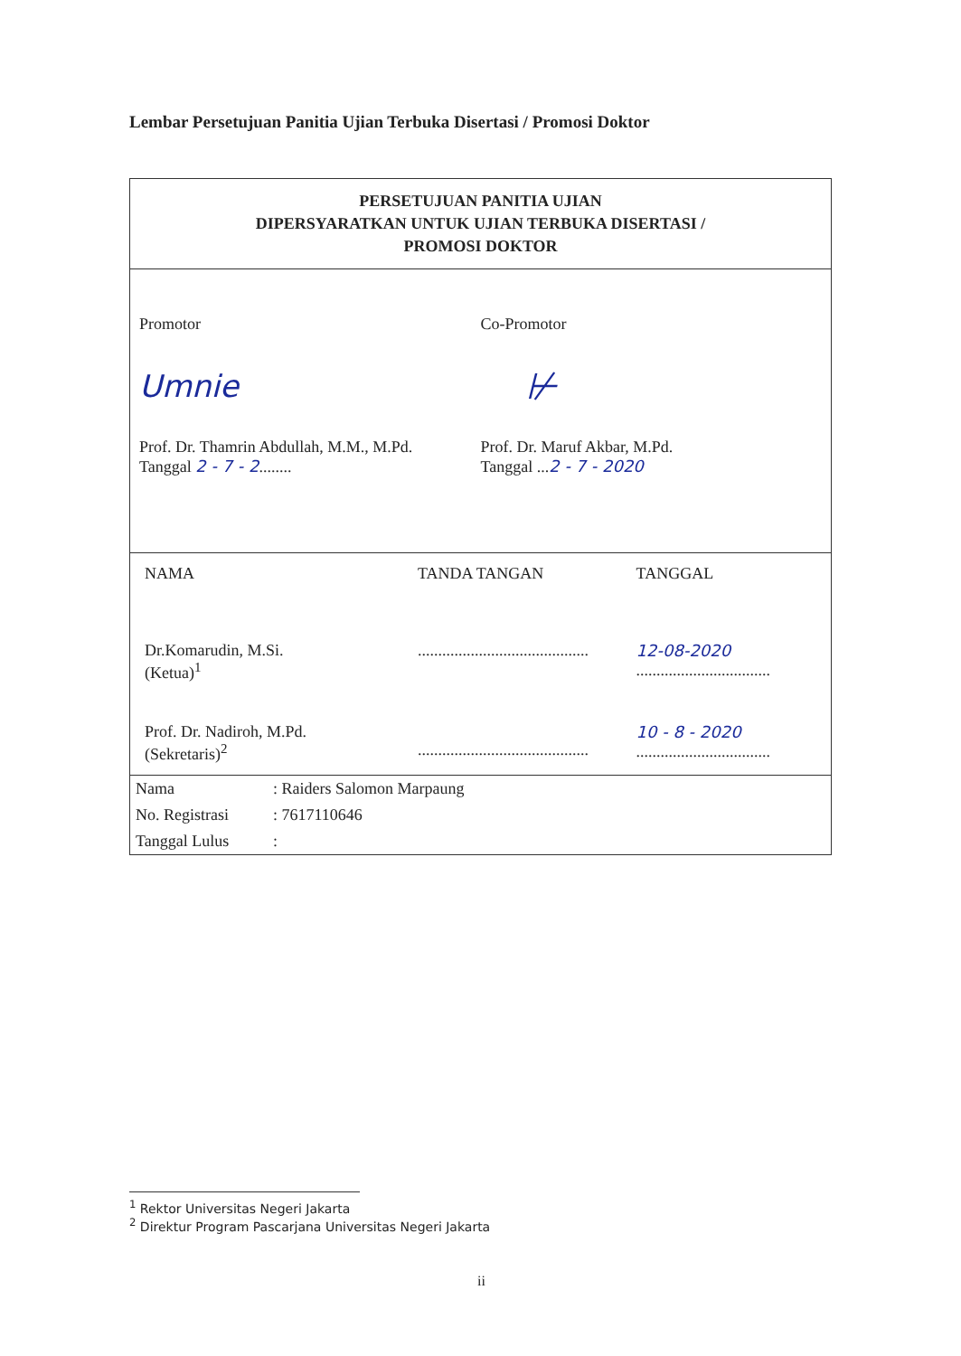Lembar Persetujuan Panitia Ujian Terbuka Disertasi / Promosi Doktor
PERSETUJUAN PANITIA UJIAN
DIPERSYARATKAN UNTUK UJIAN TERBUKA DISERTASI /
PROMOSI DOKTOR
Promotor Co-Promotor
Umnie
⊬
Prof. Dr. Thamrin Abdullah, M.M., M.Pd.
Tanggal 2 - 7 - 2........
Prof. Dr. Maruf Akbar, M.Pd.
Tanggal ...2 - 7 - 2020
| NAMA | TANDA TANGAN | TANGGAL |
| Dr.Komarudin, M.Si. (Ketua)<sup>1</sup> | .......................................... | 12-08-2020 ................................. |
| Prof. Dr. Nadiroh, M.Pd. (Sekretaris)<sup>2</sup> | .......................................... | 10 - 8 - 2020 ................................. |
| Nama | : Raiders Salomon Marpaung |
| No. Registrasi | : 7617110646 |
| Tanggal Lulus | : |
<sup>1</sup> Rektor Universitas Negeri Jakarta
<sup>2</sup> Direktur Program Pascarjana Universitas Negeri Jakarta
ii